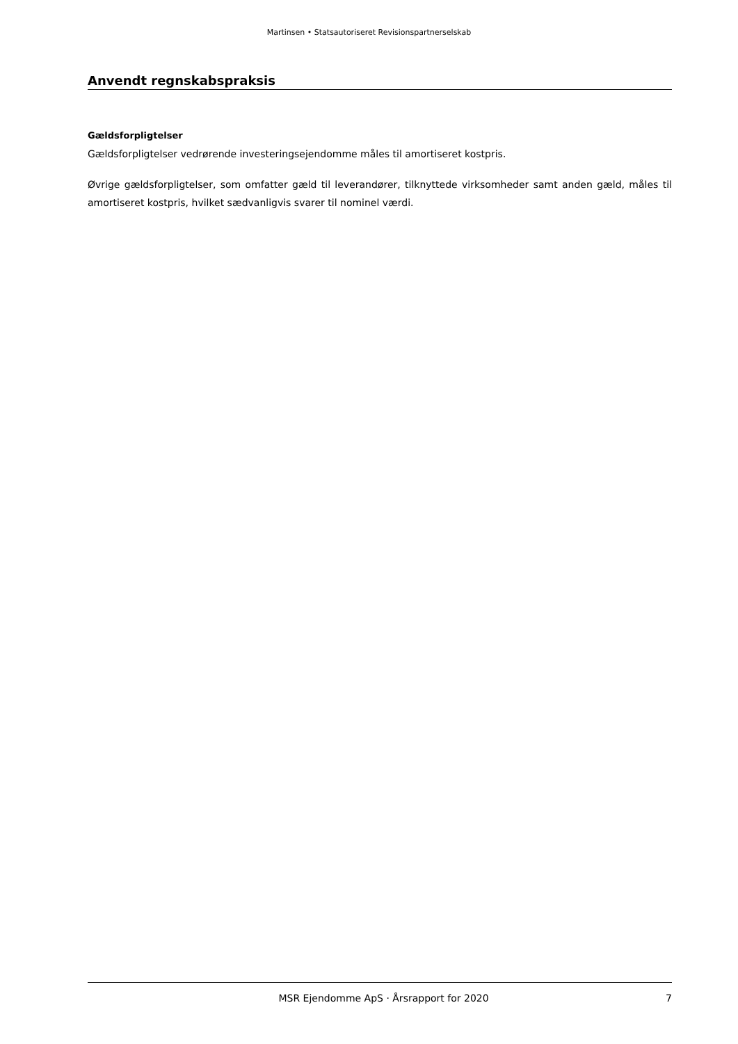Martinsen • Statsautoriseret Revisionspartnerselskab
Anvendt regnskabspraksis
Gældsforpligtelser
Gældsforpligtelser vedrørende investeringsejendomme måles til amortiseret kostpris.
Øvrige gældsforpligtelser, som omfatter gæld til leverandører, tilknyttede virksomheder samt anden gæld, måles til amortiseret kostpris, hvilket sædvanligvis svarer til nominel værdi.
MSR Ejendomme ApS · Årsrapport for 2020 7